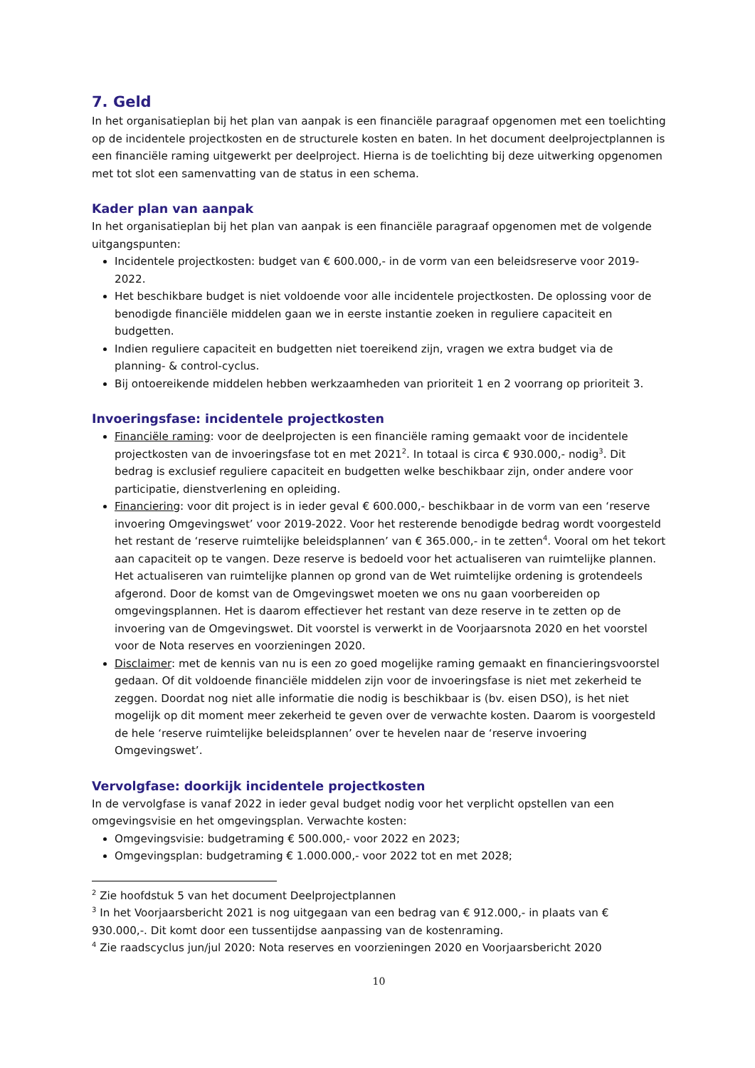7. Geld
In het organisatieplan bij het plan van aanpak is een financiële paragraaf opgenomen met een toelichting op de incidentele projectkosten en de structurele kosten en baten. In het document deelprojectplannen is een financiële raming uitgewerkt per deelproject. Hierna is de toelichting bij deze uitwerking opgenomen met tot slot een samenvatting van de status in een schema.
Kader plan van aanpak
In het organisatieplan bij het plan van aanpak is een financiële paragraaf opgenomen met de volgende uitgangspunten:
Incidentele projectkosten: budget van € 600.000,- in de vorm van een beleidsreserve voor 2019-2022.
Het beschikbare budget is niet voldoende voor alle incidentele projectkosten. De oplossing voor de benodigde financiële middelen gaan we in eerste instantie zoeken in reguliere capaciteit en budgetten.
Indien reguliere capaciteit en budgetten niet toereikend zijn, vragen we extra budget via de planning- & control-cyclus.
Bij ontoereikende middelen hebben werkzaamheden van prioriteit 1 en 2 voorrang op prioriteit 3.
Invoeringsfase: incidentele projectkosten
Financiële raming: voor de deelprojecten is een financiële raming gemaakt voor de incidentele projectkosten van de invoeringsfase tot en met 2021<sup>2</sup>. In totaal is circa € 930.000,- nodig<sup>3</sup>. Dit bedrag is exclusief reguliere capaciteit en budgetten welke beschikbaar zijn, onder andere voor participatie, dienstverlening en opleiding.
Financiering: voor dit project is in ieder geval € 600.000,- beschikbaar in de vorm van een ‘reserve invoering Omgevingswet’ voor 2019-2022. Voor het resterende benodigde bedrag wordt voorgesteld het restant de ‘reserve ruimtelijke beleidsplannen’ van € 365.000,- in te zetten<sup>4</sup>. Vooral om het tekort aan capaciteit op te vangen. Deze reserve is bedoeld voor het actualiseren van ruimtelijke plannen. Het actualiseren van ruimtelijke plannen op grond van de Wet ruimtelijke ordening is grotendeels afgerond. Door de komst van de Omgevingswet moeten we ons nu gaan voorbereiden op omgevingsplannen. Het is daarom effectiever het restant van deze reserve in te zetten op de invoering van de Omgevingswet. Dit voorstel is verwerkt in de Voorjaarsnota 2020 en het voorstel voor de Nota reserves en voorzieningen 2020.
Disclaimer: met de kennis van nu is een zo goed mogelijke raming gemaakt en financieringsvoorstel gedaan. Of dit voldoende financiële middelen zijn voor de invoeringsfase is niet met zekerheid te zeggen. Doordat nog niet alle informatie die nodig is beschikbaar is (bv. eisen DSO), is het niet mogelijk op dit moment meer zekerheid te geven over de verwachte kosten. Daarom is voorgesteld de hele ‘reserve ruimtelijke beleidsplannen’ over te hevelen naar de ‘reserve invoering Omgevingswet’.
Vervolgfase: doorkijk incidentele projectkosten
In de vervolgfase is vanaf 2022 in ieder geval budget nodig voor het verplicht opstellen van een omgevingsvisie en het omgevingsplan. Verwachte kosten:
Omgevingsvisie: budgetraming € 500.000,- voor 2022 en 2023;
Omgevingsplan: budgetraming € 1.000.000,- voor 2022 tot en met 2028;
<sup>2</sup> Zie hoofdstuk 5 van het document Deelprojectplannen
<sup>3</sup> In het Voorjaarsbericht 2021 is nog uitgegaan van een bedrag van € 912.000,- in plaats van € 930.000,-. Dit komt door een tussentijdse aanpassing van de kostenraming.
<sup>4</sup> Zie raadscyclus jun/jul 2020: Nota reserves en voorzieningen 2020 en Voorjaarsbericht 2020
10